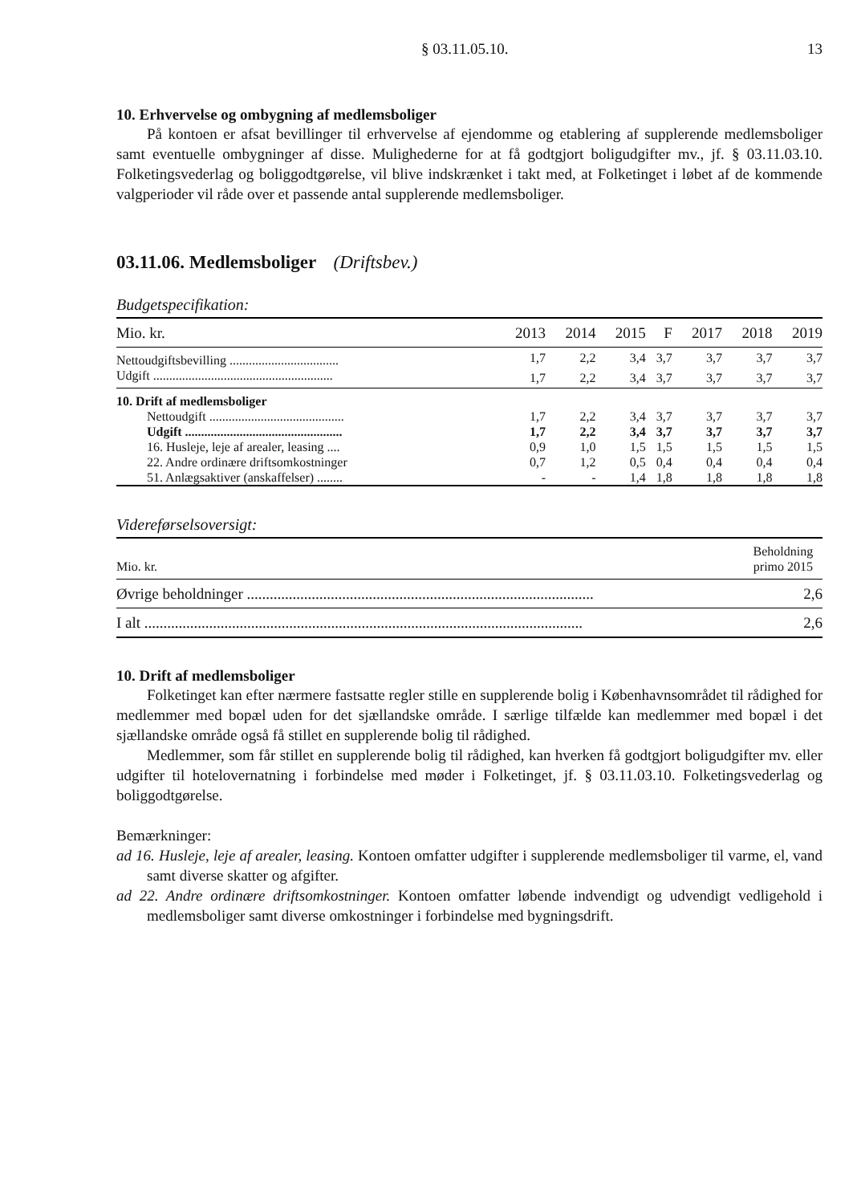§ 03.11.05.10. 13
10. Erhvervelse og ombygning af medlemsboliger
På kontoen er afsat bevillinger til erhvervelse af ejendomme og etablering af supplerende medlemsboliger samt eventuelle ombygninger af disse. Mulighederne for at få godtgjort boligudgifter mv., jf. § 03.11.03.10. Folketingsvederlag og boliggodtgørelse, vil blive indskrænket i takt med, at Folketinget i løbet af de kommende valgperioder vil råde over et passende antal supplerende medlemsboliger.
03.11.06. Medlemsboliger (Driftsbev.)
Budgetspecifikation:
| Mio. kr. | 2013 | 2014 | 2015 | F | 2017 | 2018 | 2019 |
| --- | --- | --- | --- | --- | --- | --- | --- |
| Nettoudgiftsbevilling .................................. | 1,7 | 2,2 | 3,4 | 3,7 | 3,7 | 3,7 | 3,7 |
| Udgift ........................................................ | 1,7 | 2,2 | 3,4 | 3,7 | 3,7 | 3,7 | 3,7 |
| 10. Drift af medlemsboliger | | | | | | | |
| Nettoudgift .......................................... | 1,7 | 2,2 | 3,4 | 3,7 | 3,7 | 3,7 | 3,7 |
| Udgift ................................................. | 1,7 | 2,2 | 3,4 | 3,7 | 3,7 | 3,7 | 3,7 |
| 16. Husleje, leje af arealer, leasing .... | 0,9 | 1,0 | 1,5 | 1,5 | 1,5 | 1,5 | 1,5 |
| 22. Andre ordinære driftsomkostninger | 0,7 | 1,2 | 0,5 | 0,4 | 0,4 | 0,4 | 0,4 |
| 51. Anlægsaktiver (anskaffelser) ........ | - | - | 1,4 | 1,8 | 1,8 | 1,8 | 1,8 |
Videreførselsoversigt:
| Mio. kr. | Beholdning primo 2015 |
| --- | --- |
| Øvrige beholdninger ........................................................................................... | 2,6 |
| I alt ................................................................................................................... | 2,6 |
10. Drift af medlemsboliger
Folketinget kan efter nærmere fastsatte regler stille en supplerende bolig i Københavnsområdet til rådighed for medlemmer med bopæl uden for det sjællandske område. I særlige tilfælde kan medlemmer med bopæl i det sjællandske område også få stillet en supplerende bolig til rådighed.
Medlemmer, som får stillet en supplerende bolig til rådighed, kan hverken få godtgjort boligudgifter mv. eller udgifter til hotelovernatning i forbindelse med møder i Folketinget, jf. § 03.11.03.10. Folketingsvederlag og boliggodtgørelse.
Bemærkninger:
ad 16. Husleje, leje af arealer, leasing. Kontoen omfatter udgifter i supplerende medlemsboliger til varme, el, vand samt diverse skatter og afgifter.
ad 22. Andre ordinære driftsomkostninger. Kontoen omfatter løbende indvendigt og udvendigt vedligehold i medlemsboliger samt diverse omkostninger i forbindelse med bygningsdrift.